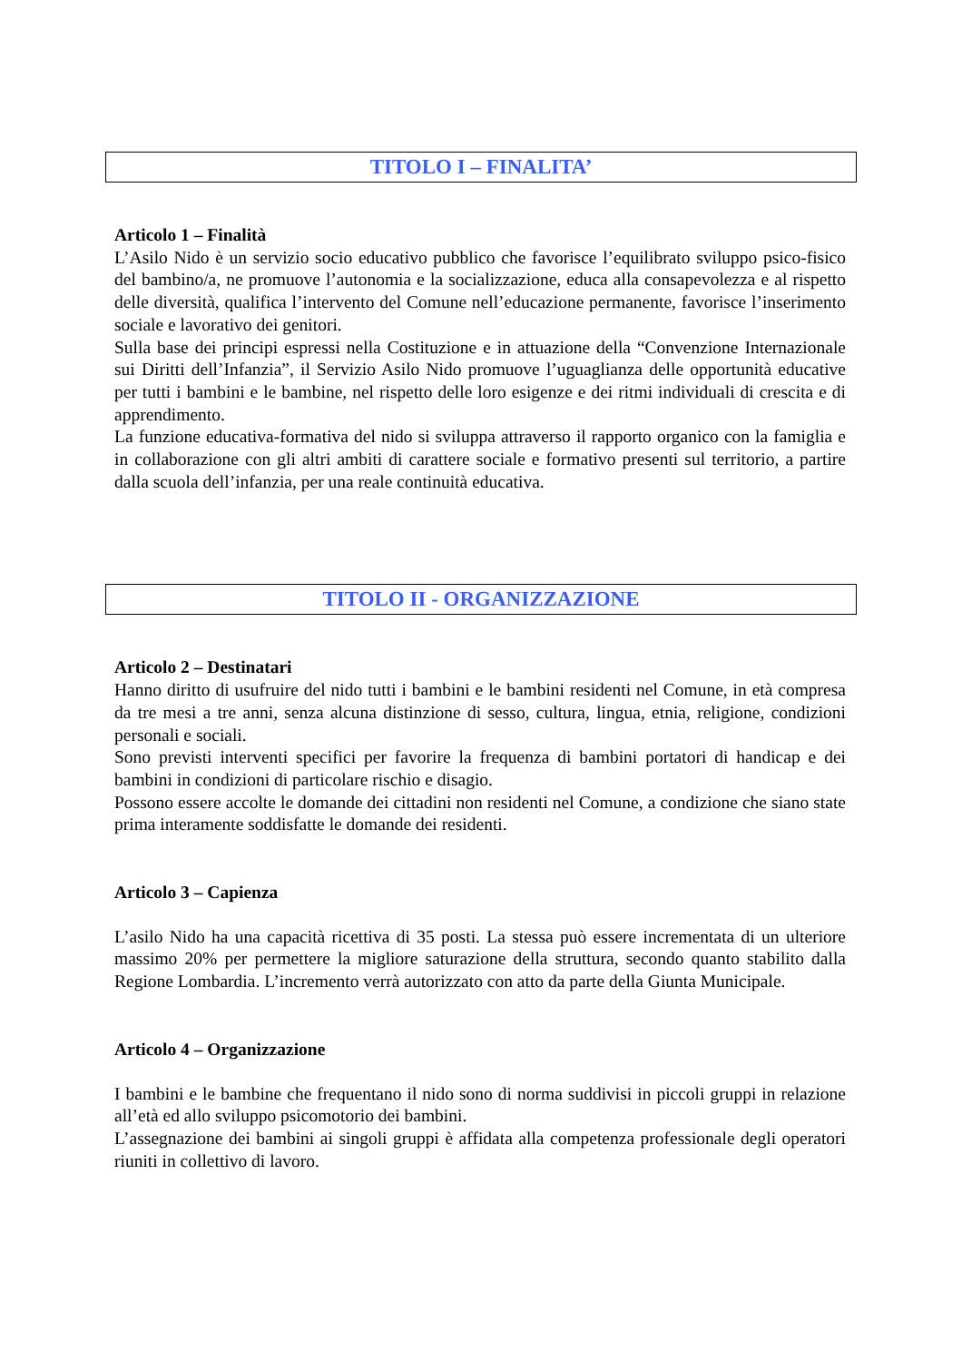TITOLO I – FINALITA’
Articolo 1 – Finalità
L’Asilo Nido è un servizio socio educativo pubblico che favorisce l’equilibrato sviluppo psico-fisico del bambino/a, ne promuove l’autonomia e la socializzazione, educa alla consapevolezza e al rispetto delle diversità, qualifica l’intervento del Comune nell’educazione permanente, favorisce l’inserimento sociale e lavorativo dei genitori.
Sulla base dei principi espressi nella Costituzione e in attuazione della “Convenzione Internazionale sui Diritti dell’Infanzia”, il Servizio Asilo Nido promuove l’uguaglianza delle opportunità educative per tutti i bambini e le bambine, nel rispetto delle loro esigenze e dei ritmi individuali di crescita e di apprendimento.
La funzione educativa-formativa del nido si sviluppa attraverso il rapporto organico con la famiglia e in collaborazione con gli altri ambiti di carattere sociale e formativo presenti sul territorio, a partire dalla scuola dell’infanzia, per una reale continuità educativa.
TITOLO II - ORGANIZZAZIONE
Articolo 2 – Destinatari
Hanno diritto di usufruire del nido tutti i bambini e le bambini residenti nel Comune, in età compresa da tre mesi a tre anni, senza alcuna distinzione di sesso, cultura, lingua, etnia, religione, condizioni personali e sociali.
Sono previsti interventi specifici per favorire la frequenza di bambini portatori di handicap e dei bambini in condizioni di particolare rischio e disagio.
Possono essere accolte le domande dei cittadini non residenti nel Comune, a condizione che siano state prima interamente soddisfatte le domande dei residenti.
Articolo 3 – Capienza
L’asilo Nido ha una capacità ricettiva di 35 posti. La stessa può essere incrementata di un ulteriore massimo 20% per permettere la migliore saturazione della struttura, secondo quanto stabilito dalla Regione Lombardia. L’incremento verrà autorizzato con atto da parte della Giunta Municipale.
Articolo 4 – Organizzazione
I bambini e le bambine che frequentano il nido sono di norma suddivisi in piccoli gruppi in relazione all’età ed allo sviluppo psicomotorio dei bambini.
L’assegnazione dei bambini ai singoli gruppi è affidata alla competenza professionale degli operatori riuniti in collettivo di lavoro.